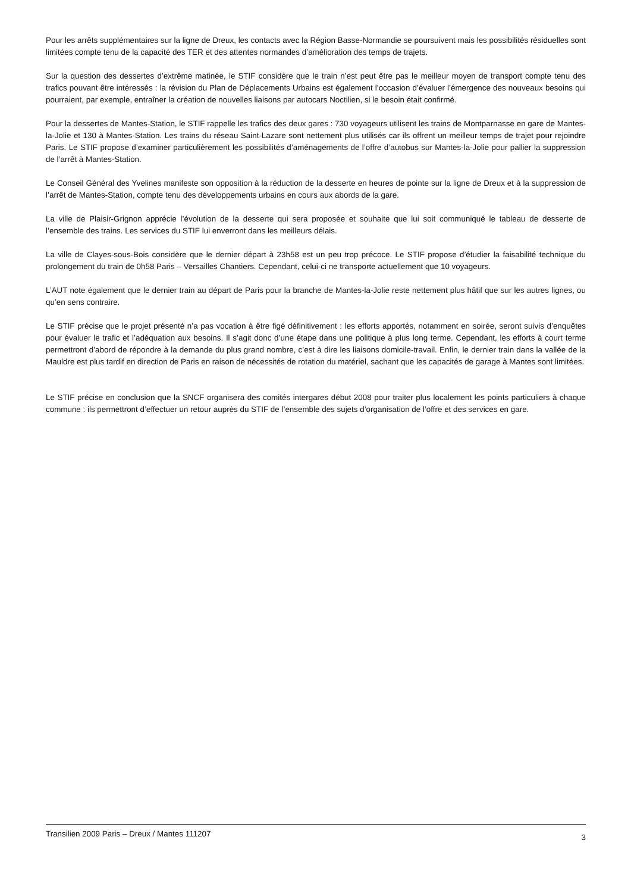Pour les arrêts supplémentaires sur la ligne de Dreux, les contacts avec la Région Basse-Normandie se poursuivent mais les possibilités résiduelles sont limitées compte tenu de la capacité des TER et des attentes normandes d’amélioration des temps de trajets.
Sur la question des dessertes d’extrême matinée, le STIF considère que le train n’est peut être pas le meilleur moyen de transport compte tenu des trafics pouvant être intéressés : la révision du Plan de Déplacements Urbains est également l’occasion d’évaluer l’émergence des nouveaux besoins qui pourraient, par exemple, entraîner la création de nouvelles liaisons par autocars Noctilien, si le besoin était confirmé.
Pour la dessertes de Mantes-Station, le STIF rappelle les trafics des deux gares : 730 voyageurs utilisent les trains de Montparnasse en gare de Mantes-la-Jolie et 130 à Mantes-Station. Les trains du réseau Saint-Lazare sont nettement plus utilisés car ils offrent un meilleur temps de trajet pour rejoindre Paris. Le STIF propose d’examiner particulièrement les possibilités d’aménagements de l’offre d’autobus sur Mantes-la-Jolie pour pallier la suppression de l’arrêt à Mantes-Station.
Le Conseil Général des Yvelines manifeste son opposition à la réduction de la desserte en heures de pointe sur la ligne de Dreux et à la suppression de l’arrêt de Mantes-Station, compte tenu des développements urbains en cours aux abords de la gare.
La ville de Plaisir-Grignon apprécie l’évolution de la desserte qui sera proposée et souhaite que lui soit communiqué le tableau de desserte de l’ensemble des trains. Les services du STIF lui enverront dans les meilleurs délais.
La ville de Clayes-sous-Bois considère que le dernier départ à 23h58 est un peu trop précoce. Le STIF propose d’étudier la faisabilité technique du prolongement du train de 0h58 Paris – Versailles Chantiers. Cependant, celui-ci ne transporte actuellement que 10 voyageurs.
L’AUT note également que le dernier train au départ de Paris pour la branche de Mantes-la-Jolie reste nettement plus hâtif que sur les autres lignes, ou qu’en sens contraire.
Le STIF précise que le projet présenté n’a pas vocation à être figé définitivement : les efforts apportés, notamment en soirée, seront suivis d’enquêtes pour évaluer le trafic et l’adéquation aux besoins. Il s’agit donc d’une étape dans une politique à plus long terme. Cependant, les efforts à court terme permettront d’abord de répondre à la demande du plus grand nombre, c’est à dire les liaisons domicile-travail. Enfin, le dernier train dans la vallée de la Mauldre est plus tardif en direction de Paris en raison de nécessités de rotation du matériel, sachant que les capacités de garage à Mantes sont limitées.
Le STIF précise en conclusion que la SNCF organisera des comités intergares début 2008 pour traiter plus localement les points particuliers à chaque commune : ils permettront d’effectuer un retour auprès du STIF de l’ensemble des sujets d’organisation de l’offre et des services en gare.
Transilien 2009 Paris – Dreux / Mantes 111207 3